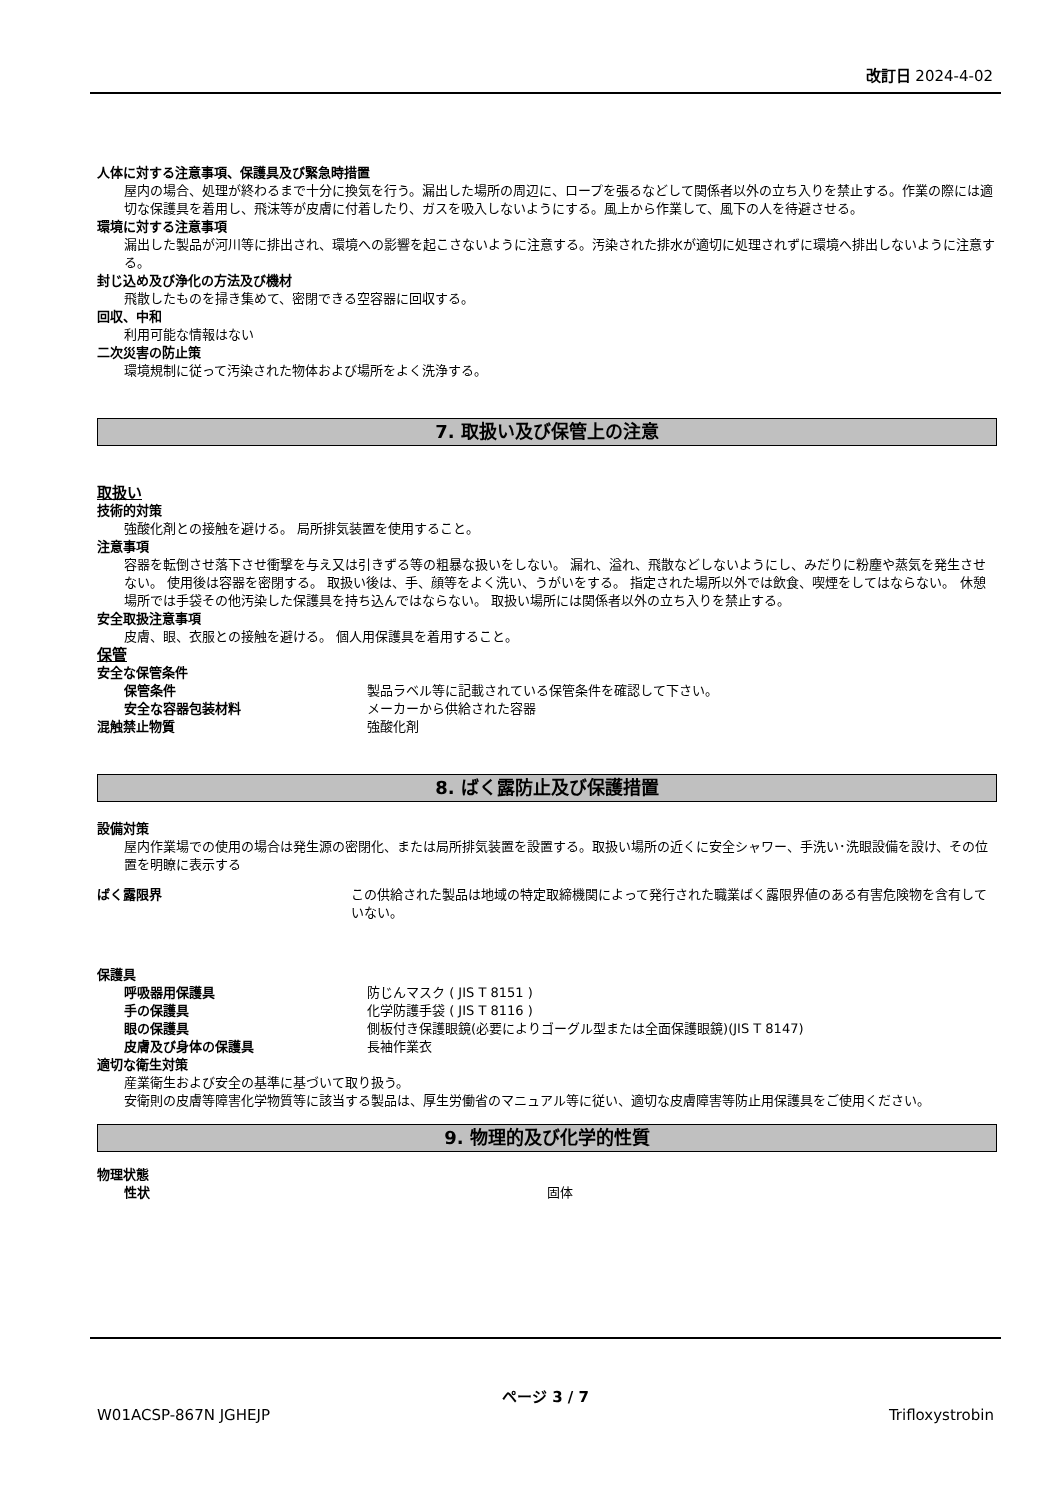改訂日 2024-4-02
人体に対する注意事項、保護具及び緊急時措置
屋内の場合、処理が終わるまで十分に換気を行う。漏出した場所の周辺に、ロープを張るなどして関係者以外の立ち入りを禁止する。作業の際には適切な保護具を着用し、飛沫等が皮膚に付着したり、ガスを吸入しないようにする。風上から作業して、風下の人を待避させる。
環境に対する注意事項
漏出した製品が河川等に排出され、環境への影響を起こさないように注意する。汚染された排水が適切に処理されずに環境へ排出しないように注意する。
封じ込め及び浄化の方法及び機材
飛散したものを掃き集めて、密閉できる空容器に回収する。
回収、中和
利用可能な情報はない
二次災害の防止策
環境規制に従って汚染された物体および場所をよく洗浄する。
7. 取扱い及び保管上の注意
取扱い
技術的対策
強酸化剤との接触を避ける。 局所排気装置を使用すること。
注意事項
容器を転倒させ落下させ衝撃を与え又は引きずる等の粗暴な扱いをしない。 漏れ、溢れ、飛散などしないようにし、みだりに粉塵や蒸気を発生させない。 使用後は容器を密閉する。 取扱い後は、手、顔等をよく洗い、うがいをする。 指定された場所以外では飲食、喫煙をしてはならない。 休憩場所では手袋その他汚染した保護具を持ち込んではならない。 取扱い場所には関係者以外の立ち入りを禁止する。
安全取扱注意事項
皮膚、眼、衣服との接触を避ける。 個人用保護具を着用すること。
保管
安全な保管条件
保管条件 製品ラベル等に記載されている保管条件を確認して下さい。
安全な容器包装材料 メーカーから供給された容器
混触禁止物質 強酸化剤
8. ばく露防止及び保護措置
設備対策
屋内作業場での使用の場合は発生源の密閉化、または局所排気装置を設置する。取扱い場所の近くに安全シャワー、手洗い･洗眼設備を設け、その位置を明瞭に表示する
ばく露限界 この供給された製品は地域の特定取締機関によって発行された職業ばく露限界値のある有害危険物を含有していない。
保護具
呼吸器用保護具 防じんマスク ( JIS T 8151 )
手の保護具 化学防護手袋 ( JIS T 8116 )
眼の保護具 側板付き保護眼鏡(必要によりゴーグル型または全面保護眼鏡)(JIS T 8147)
皮膚及び身体の保護具 長袖作業衣
適切な衛生対策
産業衛生および安全の基準に基づいて取り扱う。
安衛則の皮膚等障害化学物質等に該当する製品は、厚生労働省のマニュアル等に従い、適切な皮膚障害等防止用保護具をご使用ください。
9. 物理的及び化学的性質
物理状態
性状 固体
ページ 3 / 7
W01ACSP-867N JGHEJP Trifloxystrobin